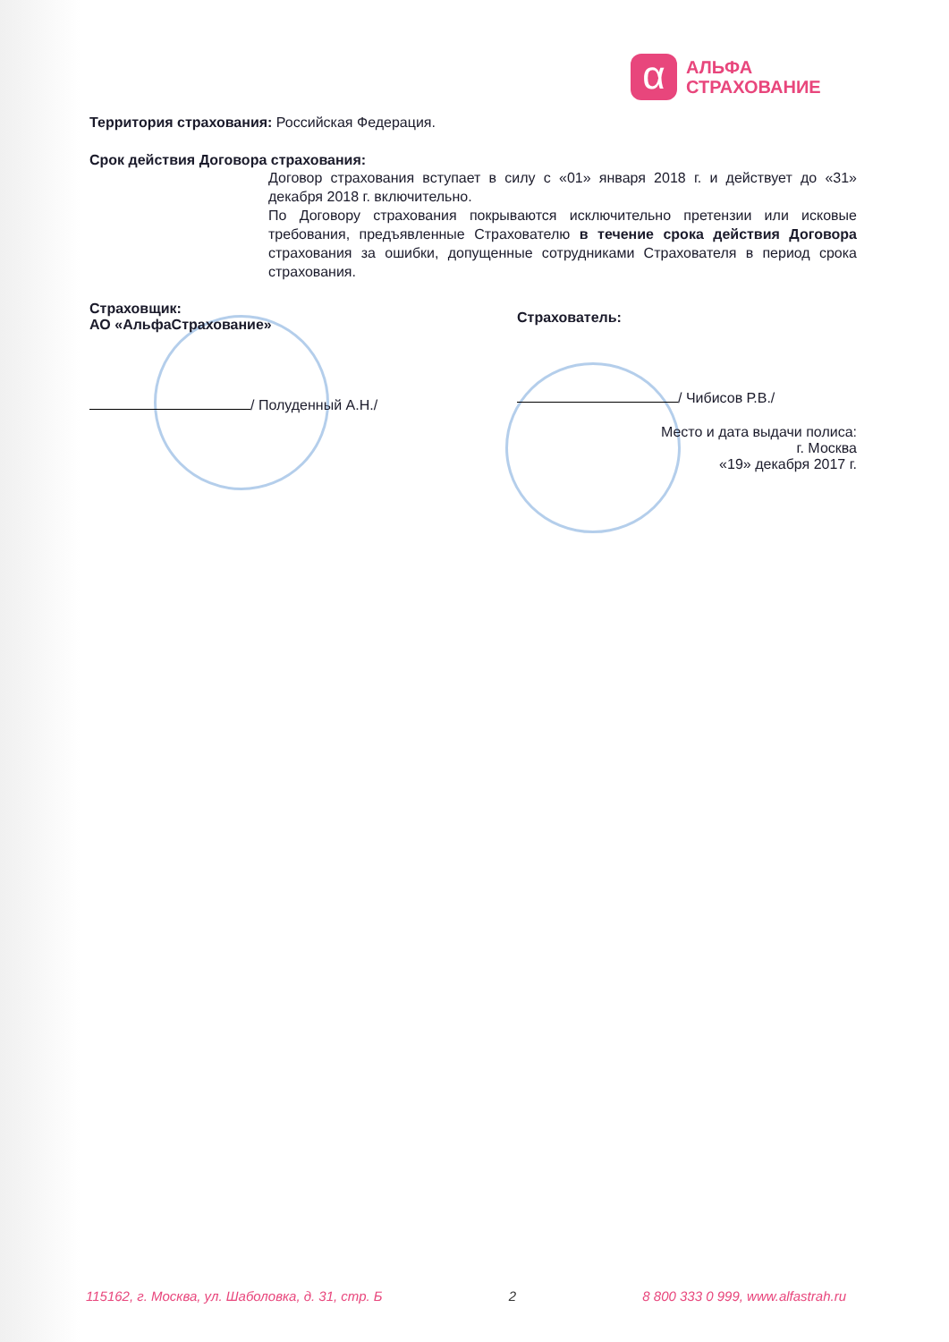α
АЛЬФА
СТРАХОВАНИЕ
Территория страхования: Российская Федерация.
Срок действия Договора страхования:
Договор страхования вступает в силу с «01» января 2018 г. и действует до «31» декабря 2018 г. включительно.
По Договору страхования покрываются исключительно претензии или исковые требования, предъявленные Страхователю в течение срока действия Договора страхования за ошибки, допущенные сотрудниками Страхователя в период срока страхования.
Страховщик:
АО «АльфаСтрахование»
/ Полуденный А.Н./
Страхователь:
/ Чибисов Р.В./
Место и дата выдачи полиса:
г. Москва
«19» декабря 2017 г.
115162, г. Москва, ул. Шаболовка, д. 31, стр. Б 2 8 800 333 0 999, www.alfastrah.ru